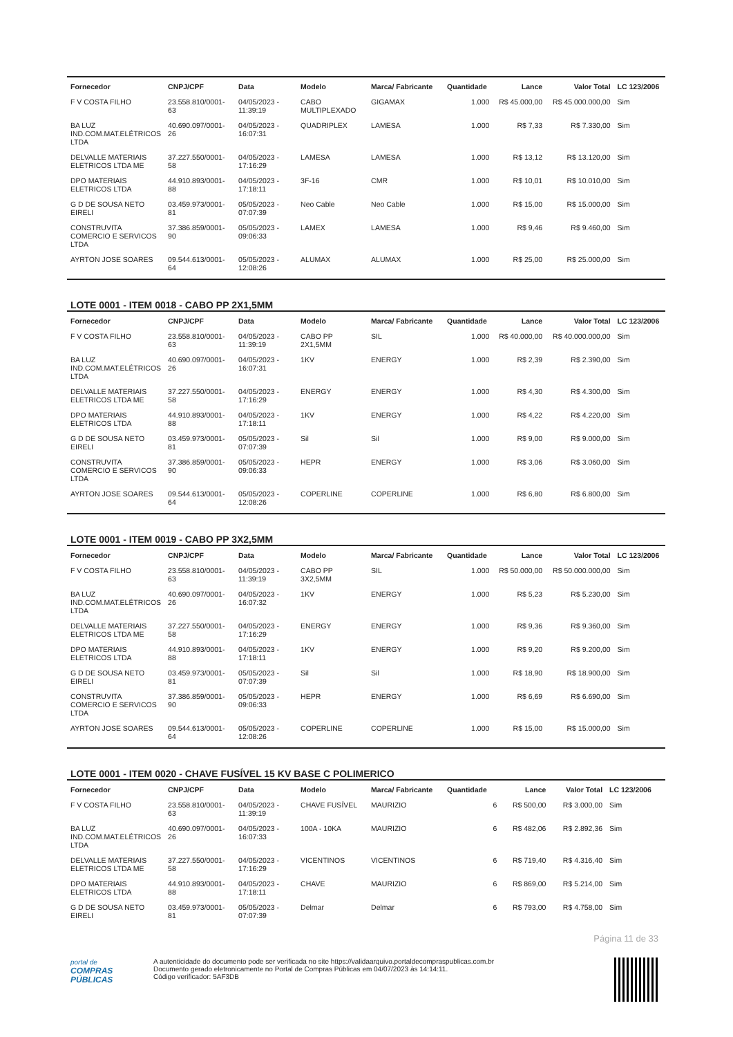| Fornecedor | CNPJ/CPF | Data | Modelo | Marca/ Fabricante | Quantidade | Lance | Valor Total | LC 123/2006 |
| --- | --- | --- | --- | --- | --- | --- | --- | --- |
| F V COSTA FILHO | 23.558.810/0001-63 | 04/05/2023 - 11:39:19 | CABO MULTIPLEXADO | GIGAMAX | 1.000 | R$ 45.000,00 | R$ 45.000.000,00 | Sim |
| BA LUZ IND.COM.MAT.ELÉTRICOS LTDA | 40.690.097/0001-26 | 04/05/2023 - 16:07:31 | QUADRIPLEX | LAMESA | 1.000 | R$ 7,33 | R$ 7.330,00 | Sim |
| DELVALLE MATERIAIS ELETRICOS LTDA ME | 37.227.550/0001-58 | 04/05/2023 - 17:16:29 | LAMESA | LAMESA | 1.000 | R$ 13,12 | R$ 13.120,00 | Sim |
| DPO MATERIAIS ELETRICOS LTDA | 44.910.893/0001-88 | 04/05/2023 - 17:18:11 | 3F-16 | CMR | 1.000 | R$ 10,01 | R$ 10.010,00 | Sim |
| G D DE SOUSA NETO EIRELI | 03.459.973/0001-81 | 05/05/2023 - 07:07:39 | Neo Cable | Neo Cable | 1.000 | R$ 15,00 | R$ 15.000,00 | Sim |
| CONSTRUVITA COMERCIO E SERVICOS LTDA | 37.386.859/0001-90 | 05/05/2023 - 09:06:33 | LAMEX | LAMESA | 1.000 | R$ 9,46 | R$ 9.460,00 | Sim |
| AYRTON JOSE SOARES | 09.544.613/0001-64 | 05/05/2023 - 12:08:26 | ALUMAX | ALUMAX | 1.000 | R$ 25,00 | R$ 25.000,00 | Sim |
LOTE 0001 - ITEM 0018 - CABO PP 2X1,5MM
| Fornecedor | CNPJ/CPF | Data | Modelo | Marca/ Fabricante | Quantidade | Lance | Valor Total | LC 123/2006 |
| --- | --- | --- | --- | --- | --- | --- | --- | --- |
| F V COSTA FILHO | 23.558.810/0001-63 | 04/05/2023 - 11:39:19 | CABO PP 2X1,5MM | SIL | 1.000 | R$ 40.000,00 | R$ 40.000.000,00 | Sim |
| BA LUZ IND.COM.MAT.ELÉTRICOS LTDA | 40.690.097/0001-26 | 04/05/2023 - 16:07:31 | 1KV | ENERGY | 1.000 | R$ 2,39 | R$ 2.390,00 | Sim |
| DELVALLE MATERIAIS ELETRICOS LTDA ME | 37.227.550/0001-58 | 04/05/2023 - 17:16:29 | ENERGY | ENERGY | 1.000 | R$ 4,30 | R$ 4.300,00 | Sim |
| DPO MATERIAIS ELETRICOS LTDA | 44.910.893/0001-88 | 04/05/2023 - 17:18:11 | 1KV | ENERGY | 1.000 | R$ 4,22 | R$ 4.220,00 | Sim |
| G D DE SOUSA NETO EIRELI | 03.459.973/0001-81 | 05/05/2023 - 07:07:39 | Sil | Sil | 1.000 | R$ 9,00 | R$ 9.000,00 | Sim |
| CONSTRUVITA COMERCIO E SERVICOS LTDA | 37.386.859/0001-90 | 05/05/2023 - 09:06:33 | HEPR | ENERGY | 1.000 | R$ 3,06 | R$ 3.060,00 | Sim |
| AYRTON JOSE SOARES | 09.544.613/0001-64 | 05/05/2023 - 12:08:26 | COPERLINE | COPERLINE | 1.000 | R$ 6,80 | R$ 6.800,00 | Sim |
LOTE 0001 - ITEM 0019 - CABO PP 3X2,5MM
| Fornecedor | CNPJ/CPF | Data | Modelo | Marca/ Fabricante | Quantidade | Lance | Valor Total | LC 123/2006 |
| --- | --- | --- | --- | --- | --- | --- | --- | --- |
| F V COSTA FILHO | 23.558.810/0001-63 | 04/05/2023 - 11:39:19 | CABO PP 3X2,5MM | SIL | 1.000 | R$ 50.000,00 | R$ 50.000.000,00 | Sim |
| BA LUZ IND.COM.MAT.ELÉTRICOS LTDA | 40.690.097/0001-26 | 04/05/2023 - 16:07:32 | 1KV | ENERGY | 1.000 | R$ 5,23 | R$ 5.230,00 | Sim |
| DELVALLE MATERIAIS ELETRICOS LTDA ME | 37.227.550/0001-58 | 04/05/2023 - 17:16:29 | ENERGY | ENERGY | 1.000 | R$ 9,36 | R$ 9.360,00 | Sim |
| DPO MATERIAIS ELETRICOS LTDA | 44.910.893/0001-88 | 04/05/2023 - 17:18:11 | 1KV | ENERGY | 1.000 | R$ 9,20 | R$ 9.200,00 | Sim |
| G D DE SOUSA NETO EIRELI | 03.459.973/0001-81 | 05/05/2023 - 07:07:39 | Sil | Sil | 1.000 | R$ 18,90 | R$ 18.900,00 | Sim |
| CONSTRUVITA COMERCIO E SERVICOS LTDA | 37.386.859/0001-90 | 05/05/2023 - 09:06:33 | HEPR | ENERGY | 1.000 | R$ 6,69 | R$ 6.690,00 | Sim |
| AYRTON JOSE SOARES | 09.544.613/0001-64 | 05/05/2023 - 12:08:26 | COPERLINE | COPERLINE | 1.000 | R$ 15,00 | R$ 15.000,00 | Sim |
LOTE 0001 - ITEM 0020 - CHAVE FUSÍVEL 15 KV BASE C POLIMERICO
| Fornecedor | CNPJ/CPF | Data | Modelo | Marca/ Fabricante | Quantidade | Lance | Valor Total | LC 123/2006 |
| --- | --- | --- | --- | --- | --- | --- | --- | --- |
| F V COSTA FILHO | 23.558.810/0001-63 | 04/05/2023 - 11:39:19 | CHAVE FUSÍVEL | MAURIZIO | 6 | R$ 500,00 | R$ 3.000,00 | Sim |
| BA LUZ IND.COM.MAT.ELÉTRICOS LTDA | 40.690.097/0001-26 | 04/05/2023 - 16:07:33 | 100A - 10KA | MAURIZIO | 6 | R$ 482,06 | R$ 2.892,36 | Sim |
| DELVALLE MATERIAIS ELETRICOS LTDA ME | 37.227.550/0001-58 | 04/05/2023 - 17:16:29 | VICENTINOS | VICENTINOS | 6 | R$ 719,40 | R$ 4.316,40 | Sim |
| DPO MATERIAIS ELETRICOS LTDA | 44.910.893/0001-88 | 04/05/2023 - 17:18:11 | CHAVE | MAURIZIO | 6 | R$ 869,00 | R$ 5.214,00 | Sim |
| G D DE SOUSA NETO EIRELI | 03.459.973/0001-81 | 05/05/2023 - 07:07:39 | Delmar | Delmar | 6 | R$ 793,00 | R$ 4.758,00 | Sim |
Página 11 de 33
portal de
COMPRAS
PÚBLICAS
A autenticidade do documento pode ser verificada no site https://validaarquivo.portaldecompraspublicas.com.br
Documento gerado eletronicamente no Portal de Compras Públicas em 04/07/2023 às 14:14:11.
Código verificador: 5AF3DB